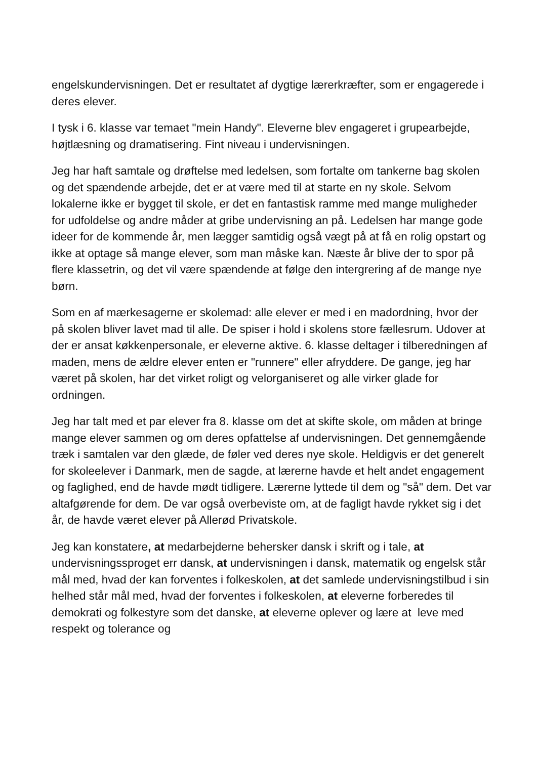engelskundervisningen. Det er resultatet af dygtige lærerkræfter, som er engagerede i deres elever.
I tysk i 6. klasse var temaet "mein Handy". Eleverne blev engageret i grupearbejde, højtlæsning og dramatisering. Fint niveau i undervisningen.
Jeg har haft samtale og drøftelse med ledelsen, som fortalte om tankerne bag skolen og det spændende arbejde, det er at være med til at starte en ny skole. Selvom lokalerne ikke er bygget til skole, er det en fantastisk ramme med mange muligheder for udfoldelse og andre måder at gribe undervisning an på. Ledelsen har mange gode ideer for de kommende år, men lægger samtidig også vægt på at få en rolig opstart og ikke at optage så mange elever, som man måske kan. Næste år blive der to spor på flere klassetrin, og det vil være spændende at følge den intergrering af de mange nye børn.
Som en af mærkesagerne er skolemad: alle elever er med i en madordning, hvor der på skolen bliver lavet mad til alle. De spiser i hold i skolens store fællesrum. Udover at der er ansat køkkenpersonale, er eleverne aktive. 6. klasse deltager i tilberedningen af maden, mens de ældre elever enten er "runnere" eller afryddere. De gange, jeg har været på skolen, har det virket roligt og velorganiseret og alle virker glade for ordningen.
Jeg har talt med et par elever fra 8. klasse om det at skifte skole, om måden at bringe mange elever sammen og om deres opfattelse af undervisningen. Det gennemgående træk i samtalen var den glæde, de føler ved deres nye skole. Heldigvis er det generelt for skoleelever i Danmark, men de sagde, at lærerne havde et helt andet engagement og faglighed, end de havde mødt tidligere. Lærerne lyttede til dem og "så" dem. Det var altafgørende for dem. De var også overbeviste om, at de fagligt havde rykket sig i det år, de havde været elever på Allerød Privatskole.
Jeg kan konstatere, at medarbejderne behersker dansk i skrift og i tale, at undervisningssproget err dansk, at undervisningen i dansk, matematik og engelsk står mål med, hvad der kan forventes i folkeskolen, at det samlede undervisningstilbud i sin helhed står mål med, hvad der forventes i folkeskolen, at eleverne forberedes til demokrati og folkestyre som det danske, at eleverne oplever og lære at leve med respekt og tolerance og